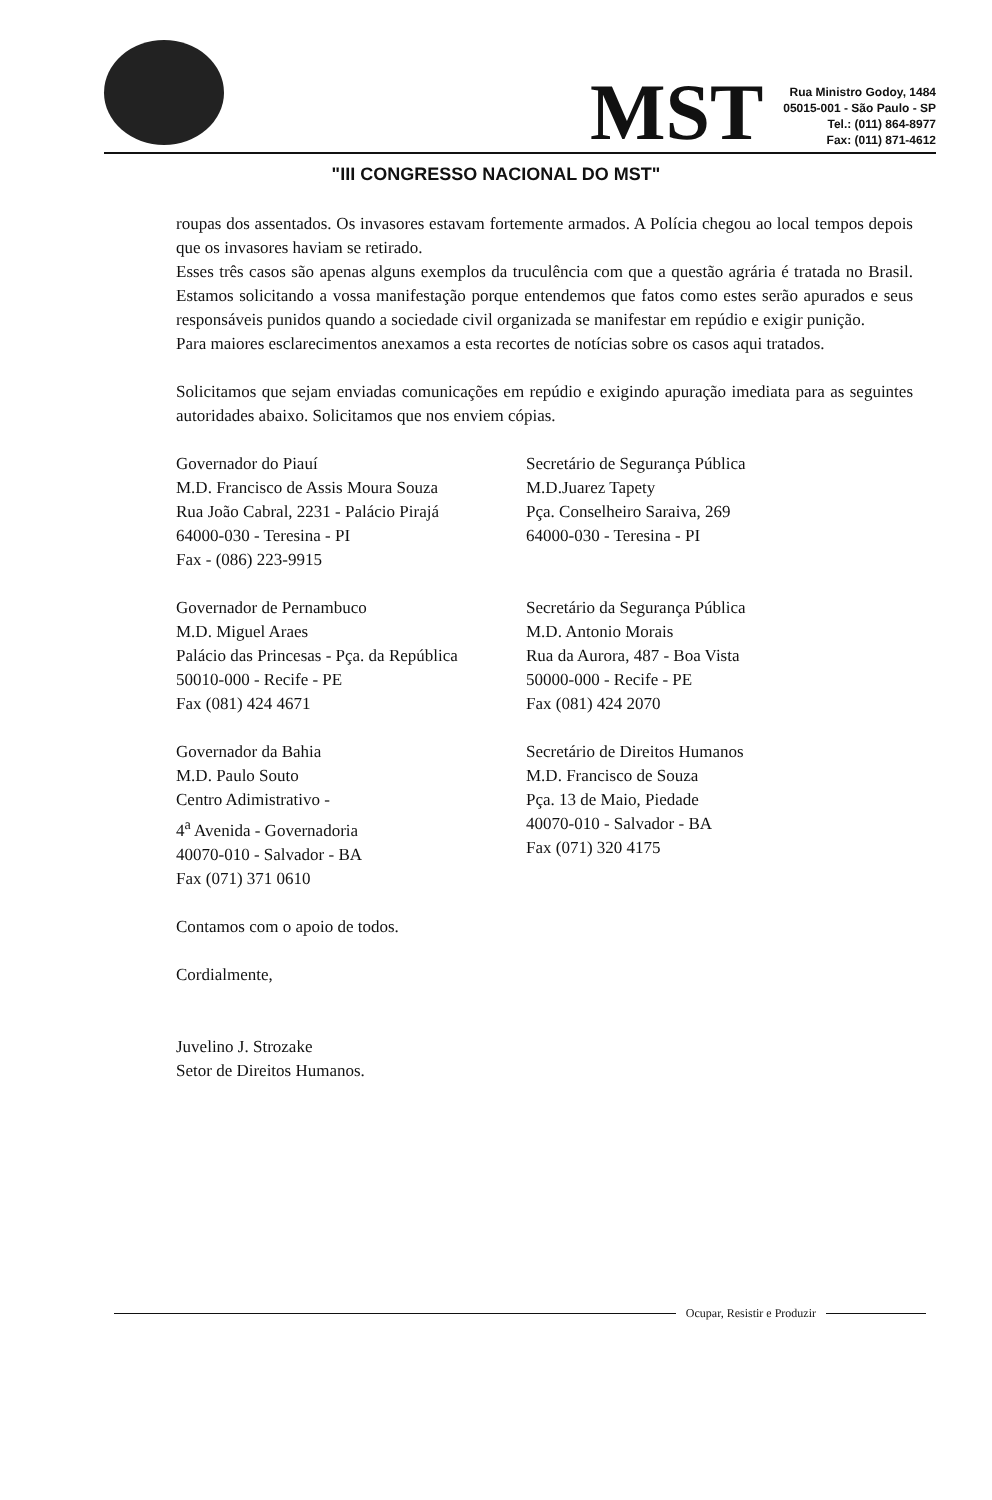MST
Rua Ministro Godoy, 1484
05015-001 - São Paulo - SP
Tel.: (011) 864-8977
Fax: (011) 871-4612
"III CONGRESSO NACIONAL DO MST"
roupas dos assentados. Os invasores estavam fortemente armados. A Polícia chegou ao local tempos depois que os invasores haviam se retirado.
Esses três casos são apenas alguns exemplos da truculência com que a questão agrária é tratada no Brasil. Estamos solicitando a vossa manifestação porque entendemos que fatos como estes serão apurados e seus responsáveis punidos quando a sociedade civil organizada se manifestar em repúdio e exigir punição.
Para maiores esclarecimentos anexamos a esta recortes de notícias sobre os casos aqui tratados.
Solicitamos que sejam enviadas comunicações em repúdio e exigindo apuração imediata para as seguintes autoridades abaixo. Solicitamos que nos enviem cópias.
Governador do Piauí
M.D. Francisco de Assis Moura Souza
Rua João Cabral, 2231 - Palácio Pirajá
64000-030 - Teresina - PI
Fax - (086) 223-9915
Secretário de Segurança Pública
M.D.Juarez Tapety
Pça. Conselheiro Saraiva, 269
64000-030 - Teresina - PI
Governador de Pernambuco
M.D. Miguel Araes
Palácio das Princesas - Pça. da República
50010-000 - Recife - PE
Fax (081) 424 4671
Secretário da Segurança Pública
M.D. Antonio Morais
Rua da Aurora, 487 - Boa Vista
50000-000 - Recife - PE
Fax (081) 424 2070
Governador da Bahia
M.D. Paulo Souto
Centro Adimistrativo -
4<sup>a</sup> Avenida - Governadoria
40070-010 - Salvador - BA
Fax (071) 371 0610
Secretário de Direitos Humanos
M.D. Francisco de Souza
Pça. 13 de Maio, Piedade
40070-010 - Salvador - BA
Fax (071) 320 4175
Contamos com o apoio de todos.
Cordialmente,
Juvelino J. Strozake
Setor de Direitos Humanos.
Ocupar, Resistir e Produzir